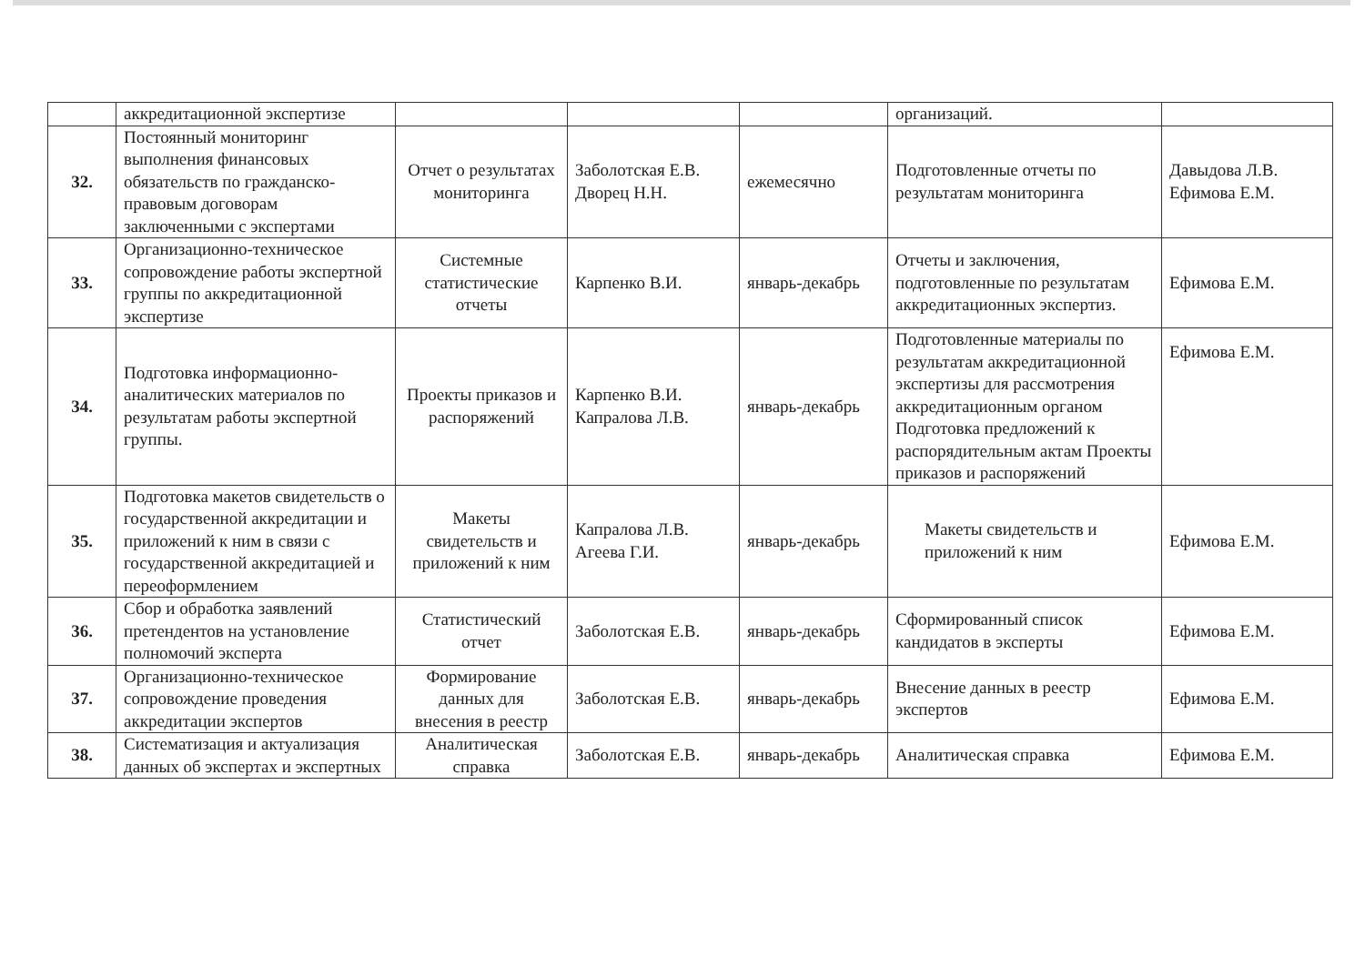| | аккредитационной экспертизе | | | | организаций. | |
| 32. | Постоянный мониторинг выполнения финансовых обязательств по гражданско-правовым договорам заключенными с экспертами | Отчет о результатах мониторинга | Заболотская Е.В. Дворец Н.Н. | ежемесячно | Подготовленные отчеты по результатам мониторинга | Давыдова Л.В. Ефимова Е.М. |
| 33. | Организационно-техническое сопровождение работы экспертной группы по аккредитационной экспертизе | Системные статистические отчеты | Карпенко В.И. | январь-декабрь | Отчеты и заключения, подготовленные по результатам аккредитационных экспертиз. | Ефимова Е.М. |
| 34. | Подготовка информационно-аналитических материалов по результатам работы экспертной группы. | Проекты приказов и распоряжений | Карпенко В.И. Капралова Л.В. | январь-декабрь | Подготовленные материалы по результатам аккредитационной экспертизы для рассмотрения аккредитационным органом Подготовка предложений к распорядительным актам Проекты приказов и распоряжений | Ефимова Е.М. |
| 35. | Подготовка макетов свидетельств о государственной аккредитации и приложений к ним в связи с государственной аккредитацией и переоформлением | Макеты свидетельств и приложений к ним | Капралова Л.В. Агеева Г.И. | январь-декабрь | Макеты свидетельств и приложений к ним | Ефимова Е.М. |
| 36. | Сбор и обработка заявлений претендентов на установление полномочий эксперта | Статистический отчет | Заболотская Е.В. | январь-декабрь | Сформированный список кандидатов в эксперты | Ефимова Е.М. |
| 37. | Организационно-техническое сопровождение проведения аккредитации экспертов | Формирование данных для внесения в реестр | Заболотская Е.В. | январь-декабрь | Внесение данных в реестр экспертов | Ефимова Е.М. |
| 38. | Систематизация и актуализация данных об экспертах и экспертных | Аналитическая справка | Заболотская Е.В. | январь-декабрь | Аналитическая справка | Ефимова Е.М. |